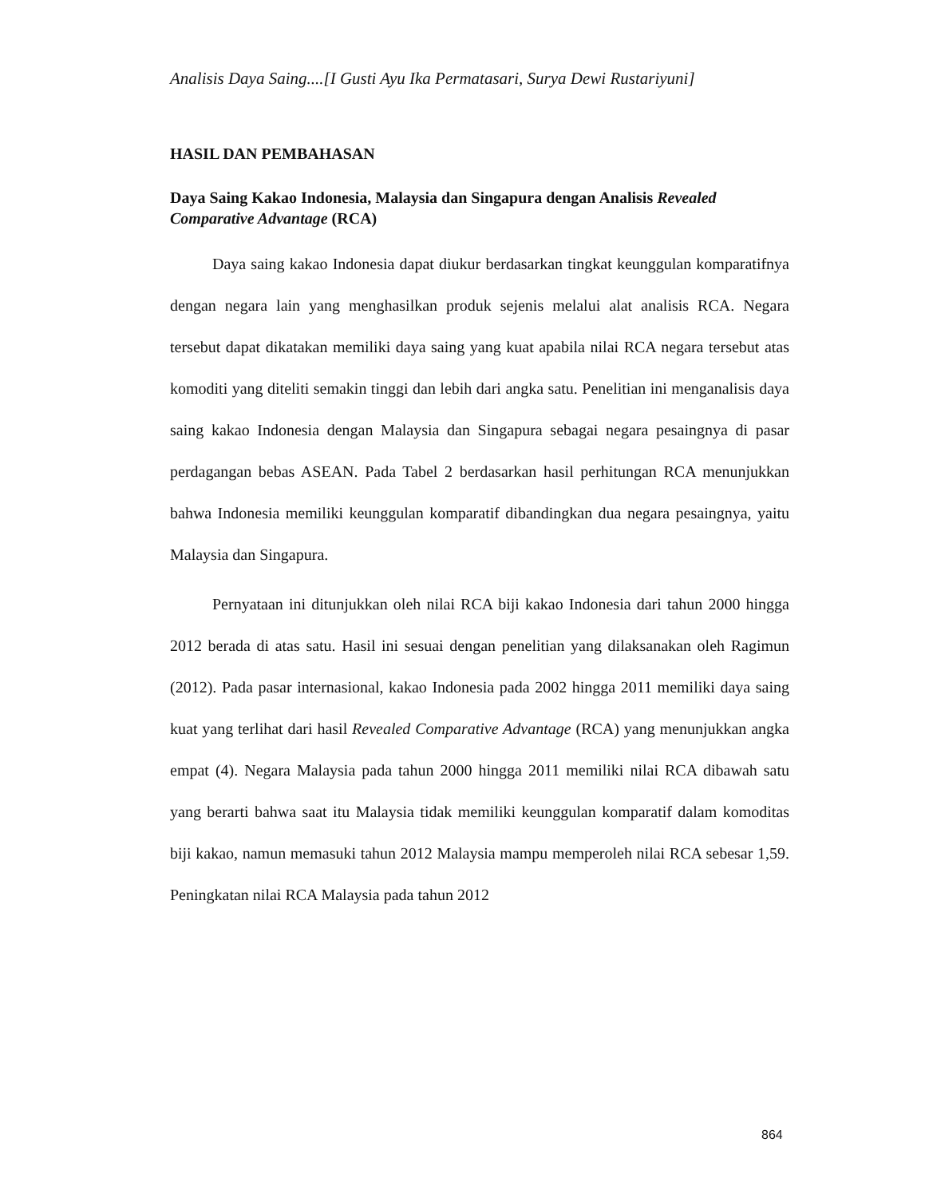Analisis Daya Saing....[I Gusti Ayu Ika Permatasari, Surya Dewi Rustariyuni]
HASIL DAN PEMBAHASAN
Daya Saing Kakao Indonesia, Malaysia dan Singapura dengan Analisis Revealed Comparative Advantage (RCA)
Daya saing kakao Indonesia dapat diukur berdasarkan tingkat keunggulan komparatifnya dengan negara lain yang menghasilkan produk sejenis melalui alat analisis RCA. Negara tersebut dapat dikatakan memiliki daya saing yang kuat apabila nilai RCA negara tersebut atas komoditi yang diteliti semakin tinggi dan lebih dari angka satu. Penelitian ini menganalisis daya saing kakao Indonesia dengan Malaysia dan Singapura sebagai negara pesaingnya di pasar perdagangan bebas ASEAN. Pada Tabel 2 berdasarkan hasil perhitungan RCA menunjukkan bahwa Indonesia memiliki keunggulan komparatif dibandingkan dua negara pesaingnya, yaitu Malaysia dan Singapura.
Pernyataan ini ditunjukkan oleh nilai RCA biji kakao Indonesia dari tahun 2000 hingga 2012 berada di atas satu. Hasil ini sesuai dengan penelitian yang dilaksanakan oleh Ragimun (2012). Pada pasar internasional, kakao Indonesia pada 2002 hingga 2011 memiliki daya saing kuat yang terlihat dari hasil Revealed Comparative Advantage (RCA) yang menunjukkan angka empat (4). Negara Malaysia pada tahun 2000 hingga 2011 memiliki nilai RCA dibawah satu yang berarti bahwa saat itu Malaysia tidak memiliki keunggulan komparatif dalam komoditas biji kakao, namun memasuki tahun 2012 Malaysia mampu memperoleh nilai RCA sebesar 1,59. Peningkatan nilai RCA Malaysia pada tahun 2012
864